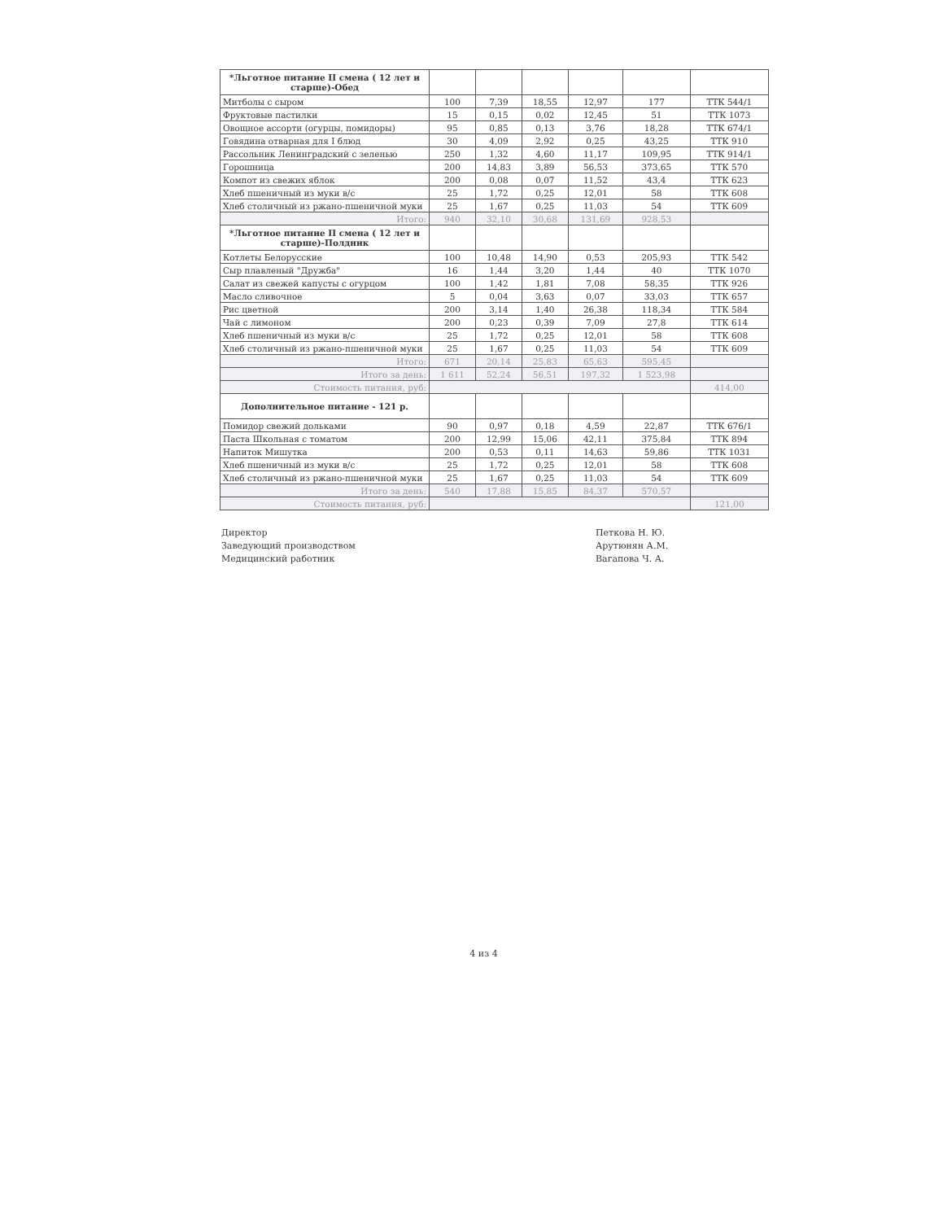| *Льготное питание II смена ( 12 лет и старше)-Обед | | | | | | |
| Митболы с сыром | 100 | 7,39 | 18,55 | 12,97 | 177 | ТТК 544/1 |
| Фруктовые пастилки | 15 | 0,15 | 0,02 | 12,45 | 51 | ТТК 1073 |
| Овощное ассорти (огурцы, помидоры) | 95 | 0,85 | 0,13 | 3,76 | 18,28 | ТТК 674/1 |
| Говядина отварная для I блюд | 30 | 4,09 | 2,92 | 0,25 | 43,25 | ТТК 910 |
| Рассольник Ленинградский с зеленью | 250 | 1,32 | 4,60 | 11,17 | 109,95 | ТТК 914/1 |
| Горошница | 200 | 14,83 | 3,89 | 56,53 | 373,65 | ТТК 570 |
| Компот из свежих яблок | 200 | 0,08 | 0,07 | 11,52 | 43,4 | ТТК 623 |
| Хлеб пшеничный из муки в/с | 25 | 1,72 | 0,25 | 12,01 | 58 | ТТК 608 |
| Хлеб столичный из ржано-пшеничной муки | 25 | 1,67 | 0,25 | 11,03 | 54 | ТТК 609 |
| Итого: | 940 | 32,10 | 30,68 | 131,69 | 928,53 | |
| *Льготное питание II смена ( 12 лет и старше)-Полдник | | | | | | |
| Котлеты Белорусские | 100 | 10,48 | 14,90 | 0,53 | 205,93 | ТТК 542 |
| Сыр плавленый "Дружба" | 16 | 1,44 | 3,20 | 1,44 | 40 | ТТК 1070 |
| Салат из свежей капусты с огурцом | 100 | 1,42 | 1,81 | 7,08 | 58,35 | ТТК 926 |
| Масло сливочное | 5 | 0,04 | 3,63 | 0,07 | 33,03 | ТТК 657 |
| Рис цветной | 200 | 3,14 | 1,40 | 26,38 | 118,34 | ТТК 584 |
| Чай с лимоном | 200 | 0,23 | 0,39 | 7,09 | 27,8 | ТТК 614 |
| Хлеб пшеничный из муки в/с | 25 | 1,72 | 0,25 | 12,01 | 58 | ТТК 608 |
| Хлеб столичный из ржано-пшеничной муки | 25 | 1,67 | 0,25 | 11,03 | 54 | ТТК 609 |
| Итого: | 671 | 20,14 | 25,83 | 65,63 | 595,45 | |
| Итого за день: | 1 611 | 52,24 | 56,51 | 197,32 | 1 523,98 | |
| Стоимость питания, руб: | | | | | | 414,00 |
| Дополнительное питание - 121 р. | | | | | | |
| Помидор свежий дольками | 90 | 0,97 | 0,18 | 4,59 | 22,87 | ТТК 676/1 |
| Паста Школьная с томатом | 200 | 12,99 | 15,06 | 42,11 | 375,84 | ТТК 894 |
| Напиток Мишутка | 200 | 0,53 | 0,11 | 14,63 | 59,86 | ТТК 1031 |
| Хлеб пшеничный из муки в/с | 25 | 1,72 | 0,25 | 12,01 | 58 | ТТК 608 |
| Хлеб столичный из ржано-пшеничной муки | 25 | 1,67 | 0,25 | 11,03 | 54 | ТТК 609 |
| Итого за день: | 540 | 17,88 | 15,85 | 84,37 | 570,57 | |
| Стоимость питания, руб: | | | | | | 121,00 |
Директор
Заведующий производством
Медицинский работник
Петкова Н. Ю.
Арутюнян А.М.
Вагапова Ч. А.
4 из 4